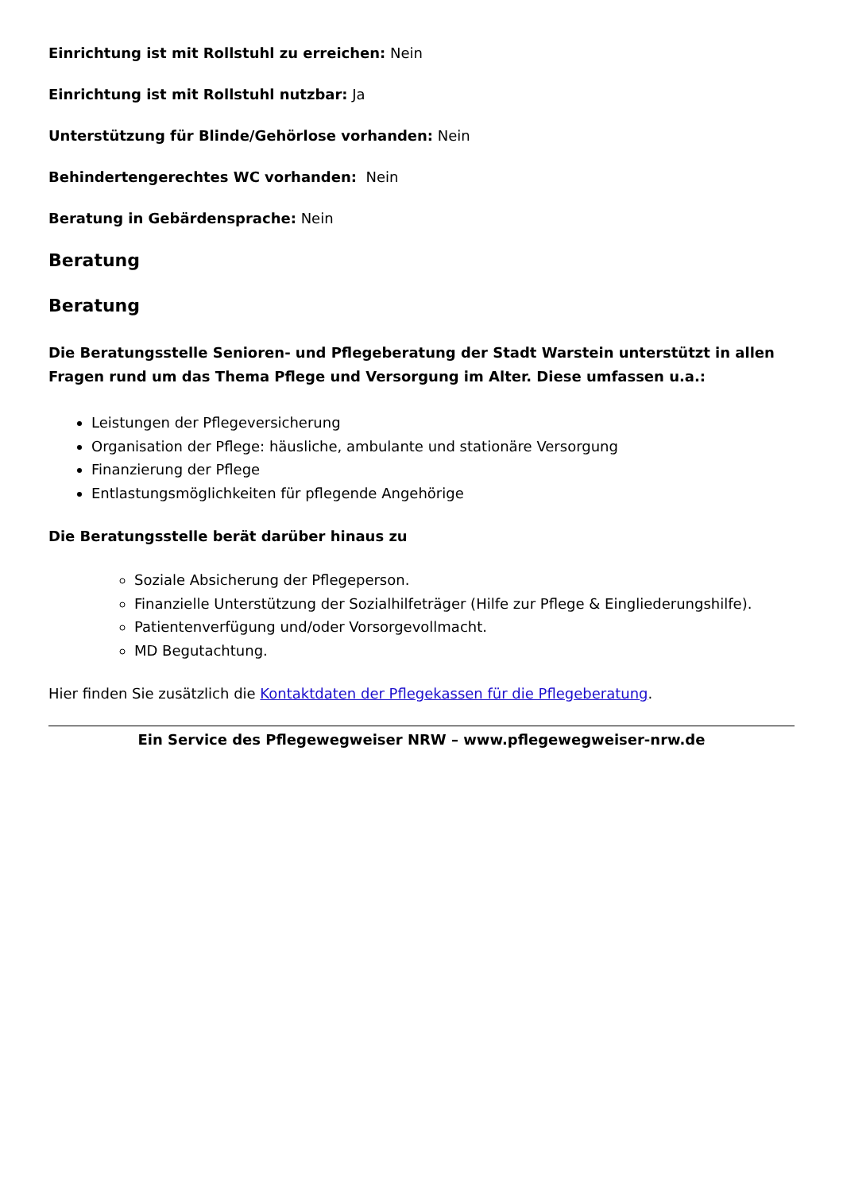Einrichtung ist mit Rollstuhl zu erreichen: Nein
Einrichtung ist mit Rollstuhl nutzbar: Ja
Unterstützung für Blinde/Gehörlose vorhanden: Nein
Behindertengerechtes WC vorhanden: Nein
Beratung in Gebärdensprache: Nein
Beratung
Beratung
Die Beratungsstelle Senioren- und Pflegeberatung der Stadt Warstein unterstützt in allen Fragen rund um das Thema Pflege und Versorgung im Alter. Diese umfassen u.a.:
Leistungen der Pflegeversicherung
Organisation der Pflege: häusliche, ambulante und stationäre Versorgung
Finanzierung der Pflege
Entlastungsmöglichkeiten für pflegende Angehörige
Die Beratungsstelle berät darüber hinaus zu
Soziale Absicherung der Pflegeperson.
Finanzielle Unterstützung der Sozialhilfeträger (Hilfe zur Pflege & Eingliederungshilfe).
Patientenverfügung und/oder Vorsorgevollmacht.
MD Begutachtung.
Hier finden Sie zusätzlich die Kontaktdaten der Pflegekassen für die Pflegeberatung.
Ein Service des Pflegewegweiser NRW – www.pflegewegweiser-nrw.de